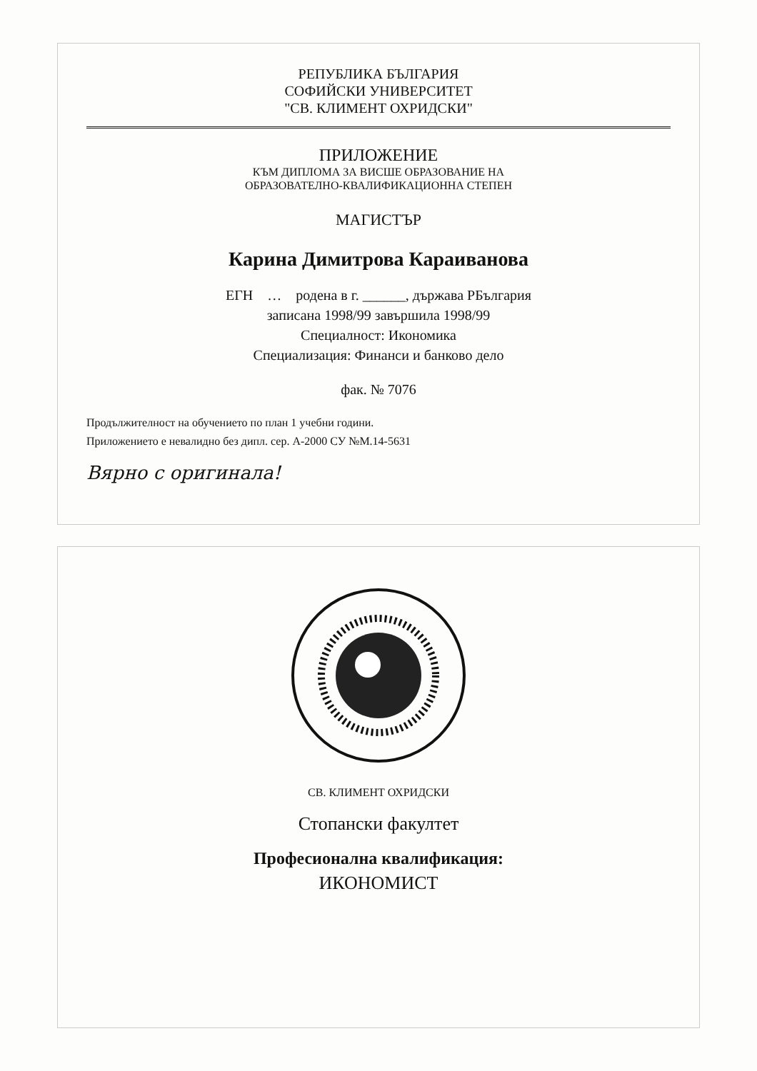РЕПУБЛИКА БЪЛГАРИЯ
СОФИЙСКИ УНИВЕРСИТЕТ
"СВ. КЛИМЕНТ ОХРИДСКИ"
ПРИЛОЖЕНИЕ
КЪМ ДИПЛОМА ЗА ВИСШЕ ОБРАЗОВАНИЕ НА
ОБРАЗОВАТЕЛНО-КВАЛИФИКАЦИОННА СТЕПЕН
МАГИСТЪР
Карина Димитрова Караиванова
ЕГН … родена в г. ______, държава РБългария
записана 1998/99 завършила 1998/99
Специалност: Икономика
Специализация: Финанси и банково дело
фак. № 7076
Продължителност на обучението по план 1 учебни години.
Приложението е невалидно без дипл. сер. А-2000 СУ №М.14-5631
Вярно с оригинала!
СВ. КЛИМЕНТ ОХРИДСКИ
Стопански факултет
Професионална квалификация:
ИКОНОМИСТ